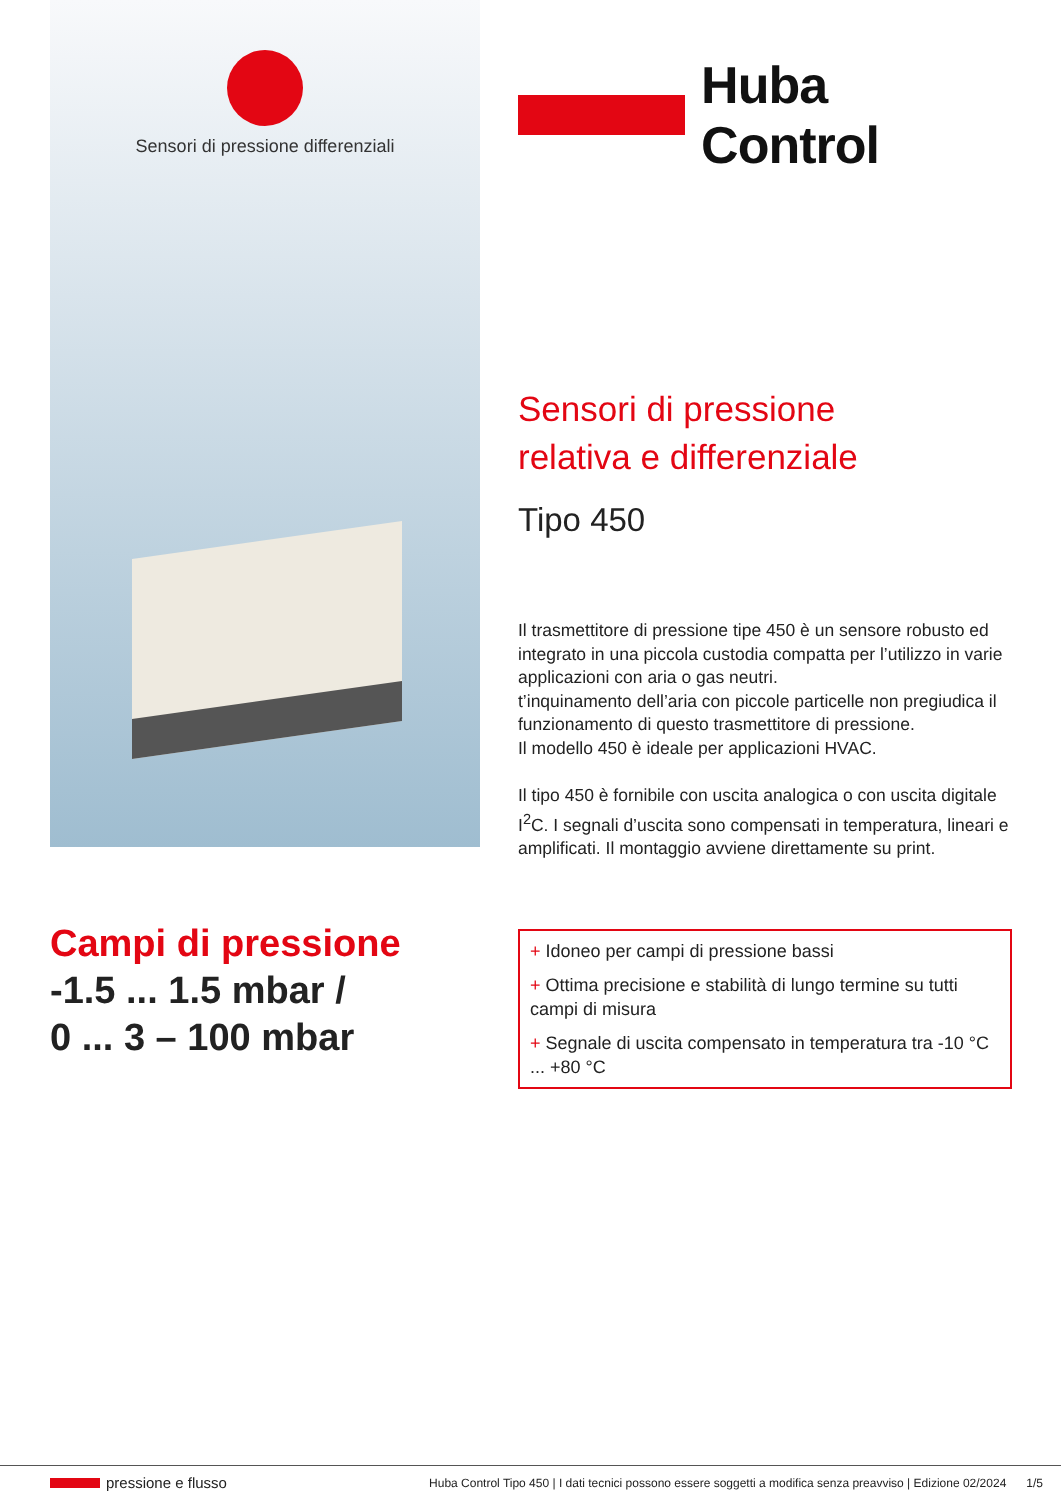Sensori di pressione differenziali
Huba Control
Sensori di pressione
relativa e differenziale
Tipo 450
Il trasmettitore di pressione tipe 450 è un sensore robusto ed integrato in una piccola custodia compatta per l’utilizzo in varie applicazioni con aria o gas neutri.
t’inquinamento dell’aria con piccole particelle non pregiudica il funzionamento di questo trasmettitore di pressione.
Il modello 450 è ideale per applicazioni HVAC.
Il tipo 450 è fornibile con uscita analogica o con uscita digitale I<sup>2</sup>C. I segnali d’uscita sono compensati in temperatura, lineari e amplificati. Il montaggio avviene direttamente su print.
Campi di pressione
-1.5 ... 1.5 mbar /
0 ... 3 – 100 mbar
+ Idoneo per campi di pressione bassi
+ Ottima precisione e stabilità di lungo termine su tutti campi di misura
+ Segnale di uscita compensato in temperatura tra -10 °C ... +80 °C
pressione e flusso Huba Control Tipo 450 | I dati tecnici possono essere soggetti a modifica senza preavviso | Edizione 02/2024 1/5